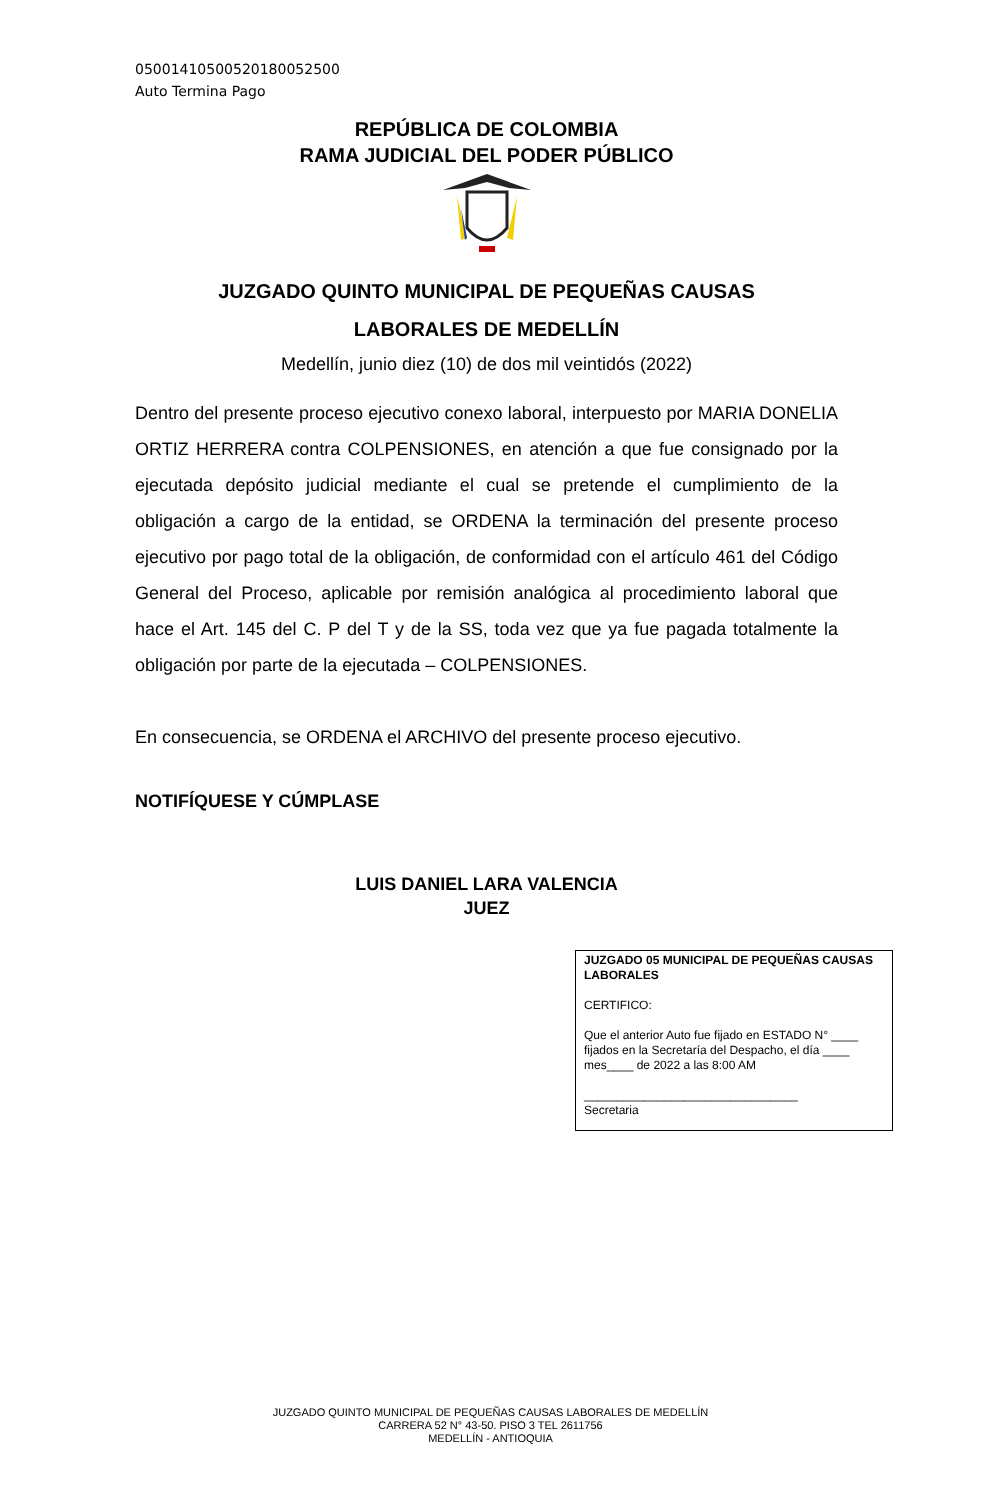05001410500520180052500
Auto Termina Pago
REPÚBLICA DE COLOMBIA
RAMA JUDICIAL DEL PODER PÚBLICO
JUZGADO QUINTO MUNICIPAL DE PEQUEÑAS CAUSAS
LABORALES DE MEDELLÍN
Medellín, junio diez (10) de dos mil veintidós (2022)
Dentro del presente proceso ejecutivo conexo laboral, interpuesto por MARIA DONELIA ORTIZ HERRERA contra COLPENSIONES, en atención a que fue consignado por la ejecutada depósito judicial mediante el cual se pretende el cumplimiento de la obligación a cargo de la entidad, se ORDENA la terminación del presente proceso ejecutivo por pago total de la obligación, de conformidad con el artículo 461 del Código General del Proceso, aplicable por remisión analógica al procedimiento laboral que hace el Art. 145 del C. P del T y de la SS, toda vez que ya fue pagada totalmente la obligación por parte de la ejecutada – COLPENSIONES.
En consecuencia, se ORDENA el ARCHIVO del presente proceso ejecutivo.
NOTIFÍQUESE Y CÚMPLASE
LUIS DANIEL LARA VALENCIA
JUEZ
JUZGADO 05 MUNICIPAL DE PEQUEÑAS CAUSAS LABORALES
CERTIFICO:
Que el anterior Auto fue fijado en ESTADO N° ____ fijados en la Secretaría del Despacho, el día ____ mes____ de 2022 a las 8:00 AM
________________________________
Secretaria
JUZGADO QUINTO MUNICIPAL DE PEQUEÑAS CAUSAS LABORALES DE MEDELLÍN
CARRERA 52 N° 43-50. PISO 3 TEL 2611756
MEDELLÍN - ANTIOQUIA